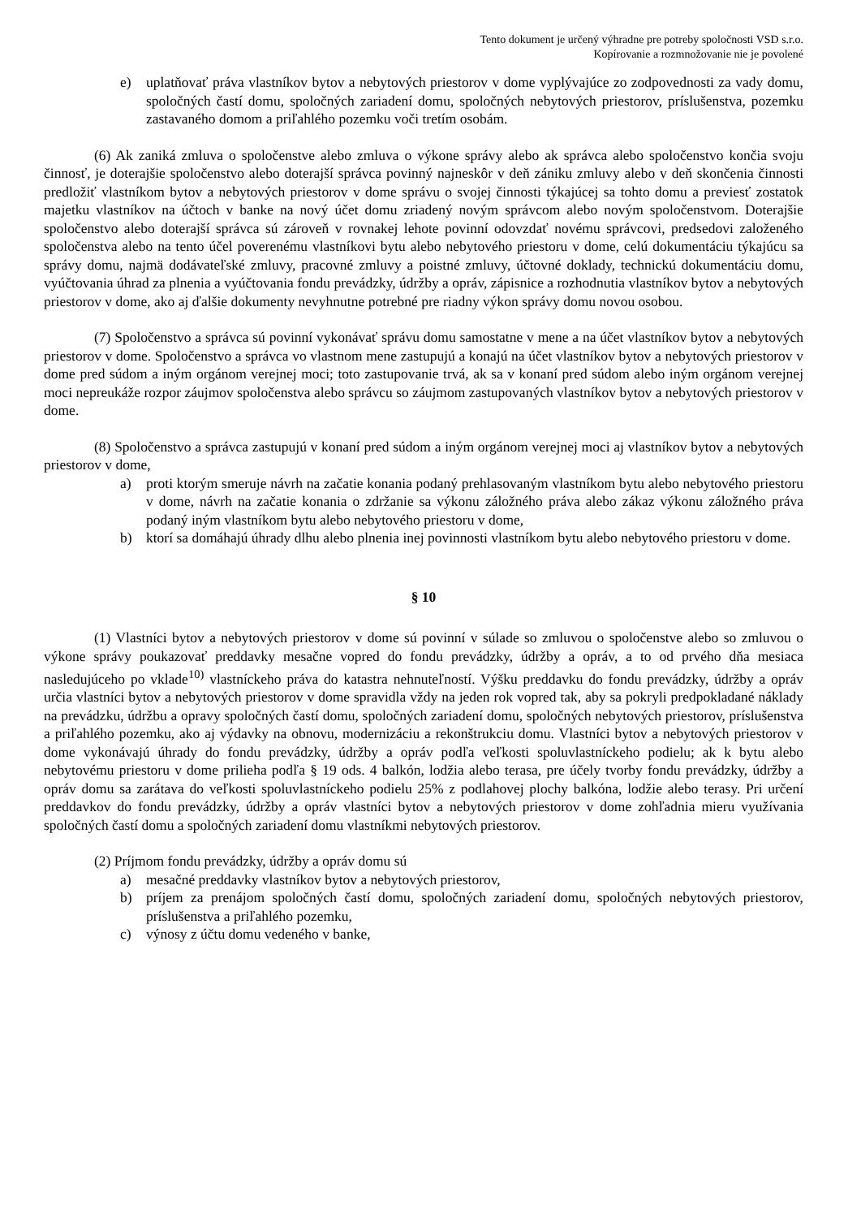Tento dokument je určený výhradne pre potreby spoločnosti VSD s.r.o.
Kopírovanie a rozmnožovanie nie je povolené
e) uplatňovať práva vlastníkov bytov a nebytových priestorov v dome vyplývajúce zo zodpovednosti za vady domu, spoločných častí domu, spoločných zariadení domu, spoločných nebytových priestorov, príslušenstva, pozemku zastavaného domom a priľahlého pozemku voči tretím osobám.
(6) Ak zaniká zmluva o spoločenstve alebo zmluva o výkone správy alebo ak správca alebo spoločenstvo končia svoju činnosť, je doterajšie spoločenstvo alebo doterajší správca povinný najneskôr v deň zániku zmluvy alebo v deň skončenia činnosti predložiť vlastníkom bytov a nebytových priestorov v dome správu o svojej činnosti týkajúcej sa tohto domu a previesť zostatok majetku vlastníkov na účtoch v banke na nový účet domu zriadený novým správcom alebo novým spoločenstvom. Doterajšie spoločenstvo alebo doterajší správca sú zároveň v rovnakej lehote povinní odovzdať novému správcovi, predsedovi založeného spoločenstva alebo na tento účel poverenému vlastníkovi bytu alebo nebytového priestoru v dome, celú dokumentáciu týkajúcu sa správy domu, najmä dodávateľské zmluvy, pracovné zmluvy a poistné zmluvy, účtovné doklady, technickú dokumentáciu domu, vyúčtovania úhrad za plnenia a vyúčtovania fondu prevádzky, údržby a opráv, zápisnice a rozhodnutia vlastníkov bytov a nebytových priestorov v dome, ako aj ďalšie dokumenty nevyhnutne potrebné pre riadny výkon správy domu novou osobou.
(7) Spoločenstvo a správca sú povinní vykonávať správu domu samostatne v mene a na účet vlastníkov bytov a nebytových priestorov v dome. Spoločenstvo a správca vo vlastnom mene zastupujú a konajú na účet vlastníkov bytov a nebytových priestorov v dome pred súdom a iným orgánom verejnej moci; toto zastupovanie trvá, ak sa v konaní pred súdom alebo iným orgánom verejnej moci nepreukáže rozpor záujmov spoločenstva alebo správcu so záujmom zastupovaných vlastníkov bytov a nebytových priestorov v dome.
(8) Spoločenstvo a správca zastupujú v konaní pred súdom a iným orgánom verejnej moci aj vlastníkov bytov a nebytových priestorov v dome,
a) proti ktorým smeruje návrh na začatie konania podaný prehlasovaným vlastníkom bytu alebo nebytového priestoru v dome, návrh na začatie konania o zdržanie sa výkonu záložného práva alebo zákaz výkonu záložného práva podaný iným vlastníkom bytu alebo nebytového priestoru v dome,
b) ktorí sa domáhajú úhrady dlhu alebo plnenia inej povinnosti vlastníkom bytu alebo nebytového priestoru v dome.
§ 10
(1) Vlastníci bytov a nebytových priestorov v dome sú povinní v súlade so zmluvou o spoločenstve alebo so zmluvou o výkone správy poukazovať preddavky mesačne vopred do fondu prevádzky, údržby a opráv, a to od prvého dňa mesiaca nasledujúceho po vklade<sup>10)</sup> vlastníckeho práva do katastra nehnuteľností. Výšku preddavku do fondu prevádzky, údržby a opráv určia vlastníci bytov a nebytových priestorov v dome spravidla vždy na jeden rok vopred tak, aby sa pokryli predpokladané náklady na prevádzku, údržbu a opravy spoločných častí domu, spoločných zariadení domu, spoločných nebytových priestorov, príslušenstva a priľahlého pozemku, ako aj výdavky na obnovu, modernizáciu a rekonštrukciu domu. Vlastníci bytov a nebytových priestorov v dome vykonávajú úhrady do fondu prevádzky, údržby a opráv podľa veľkosti spoluvlastníckeho podielu; ak k bytu alebo nebytovému priestoru v dome prilieha podľa § 19 ods. 4 balkón, lodžia alebo terasa, pre účely tvorby fondu prevádzky, údržby a opráv domu sa zarátava do veľkosti spoluvlastníckeho podielu 25% z podlahovej plochy balkóna, lodžie alebo terasy. Pri určení preddavkov do fondu prevádzky, údržby a opráv vlastníci bytov a nebytových priestorov v dome zohľadnia mieru využívania spoločných častí domu a spoločných zariadení domu vlastníkmi nebytových priestorov.
(2) Príjmom fondu prevádzky, údržby a opráv domu sú
a) mesačné preddavky vlastníkov bytov a nebytových priestorov,
b) príjem za prenájom spoločných častí domu, spoločných zariadení domu, spoločných nebytových priestorov, príslušenstva a priľahlého pozemku,
c) výnosy z účtu domu vedeného v banke,